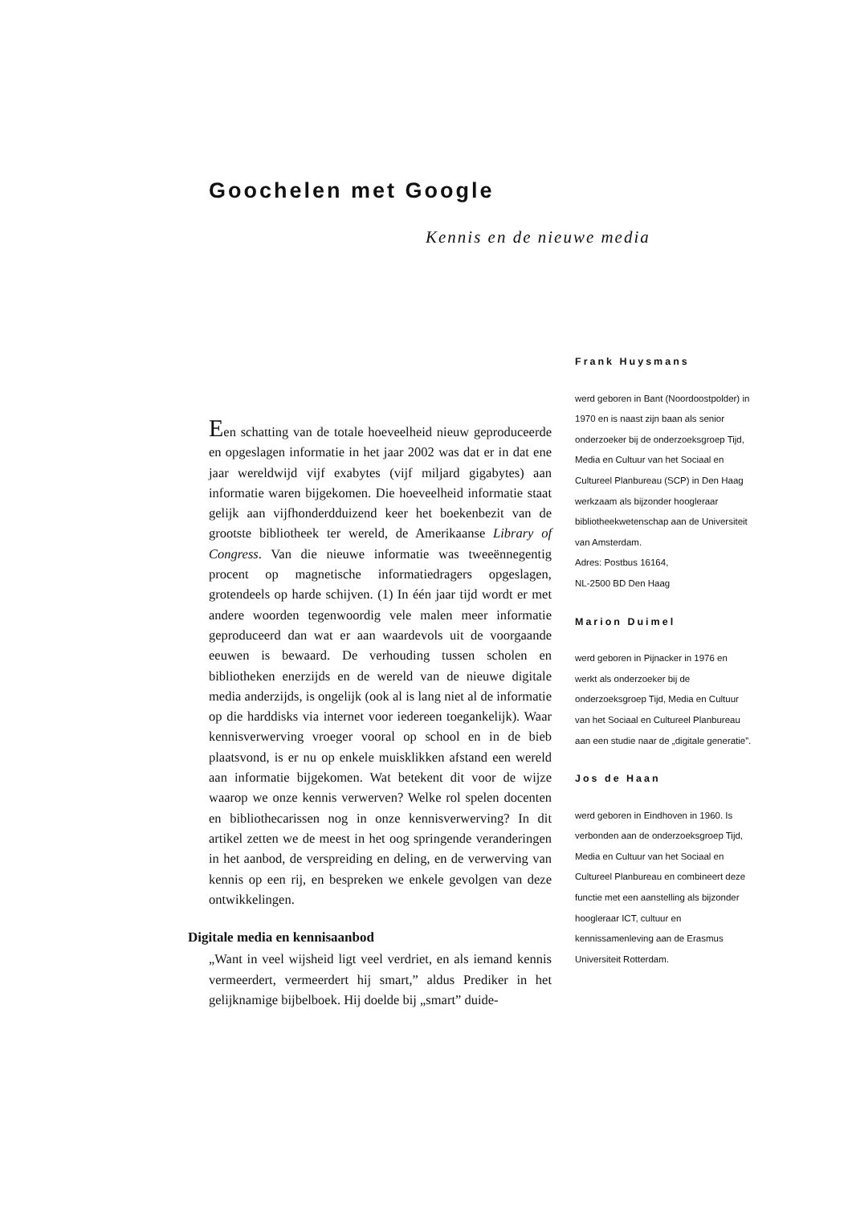Goochelen met Google
Kennis en de nieuwe media
Een schatting van de totale hoeveelheid nieuw geproduceerde en opgeslagen informatie in het jaar 2002 was dat er in dat ene jaar wereldwijd vijf exabytes (vijf miljard gigabytes) aan informatie waren bijgekomen. Die hoeveelheid informatie staat gelijk aan vijfhonderdduizend keer het boekenbezit van de grootste bibliotheek ter wereld, de Amerikaanse Library of Congress. Van die nieuwe informatie was tweeënnegentig procent op magnetische informatiedragers opgeslagen, grotendeels op harde schijven. (1) In één jaar tijd wordt er met andere woorden tegenwoordig vele malen meer informatie geproduceerd dan wat er aan waardevols uit de voorgaande eeuwen is bewaard. De verhouding tussen scholen en bibliotheken enerzijds en de wereld van de nieuwe digitale media anderzijds, is ongelijk (ook al is lang niet al de informatie op die harddisks via internet voor iedereen toegankelijk). Waar kennisverwerving vroeger vooral op school en in de bieb plaatsvond, is er nu op enkele muisklikken afstand een wereld aan informatie bijgekomen. Wat betekent dit voor de wijze waarop we onze kennis verwerven? Welke rol spelen docenten en bibliothecarissen nog in onze kennisverwerving? In dit artikel zetten we de meest in het oog springende veranderingen in het aanbod, de verspreiding en deling, en de verwerving van kennis op een rij, en bespreken we enkele gevolgen van deze ontwikkelingen.
Digitale media en kennisaanbod
„Want in veel wijsheid ligt veel verdriet, en als iemand kennis vermeerdert, vermeerdert hij smart,” aldus Prediker in het gelijknamige bijbelboek. Hij doelde bij „smart” duide-
Frank Huysmans
werd geboren in Bant (Noordoostpolder) in 1970 en is naast zijn baan als senior onderzoeker bij de onderzoeksgroep Tijd, Media en Cultuur van het Sociaal en Cultureel Planbureau (SCP) in Den Haag werkzaam als bijzonder hoogleraar bibliotheekwetenschap aan de Universiteit van Amsterdam.
Adres: Postbus 16164,
NL-2500 BD Den Haag
Marion Duimel
werd geboren in Pijnacker in 1976 en werkt als onderzoeker bij de onderzoeksgroep Tijd, Media en Cultuur van het Sociaal en Cultureel Planbureau aan een studie naar de „digitale generatie”.
Jos de Haan
werd geboren in Eindhoven in 1960. Is verbonden aan de onderzoeksgroep Tijd, Media en Cultuur van het Sociaal en Cultureel Planbureau en combineert deze functie met een aanstelling als bijzonder hoogleraar ICT, cultuur en kennissamenleving aan de Erasmus Universiteit Rotterdam.